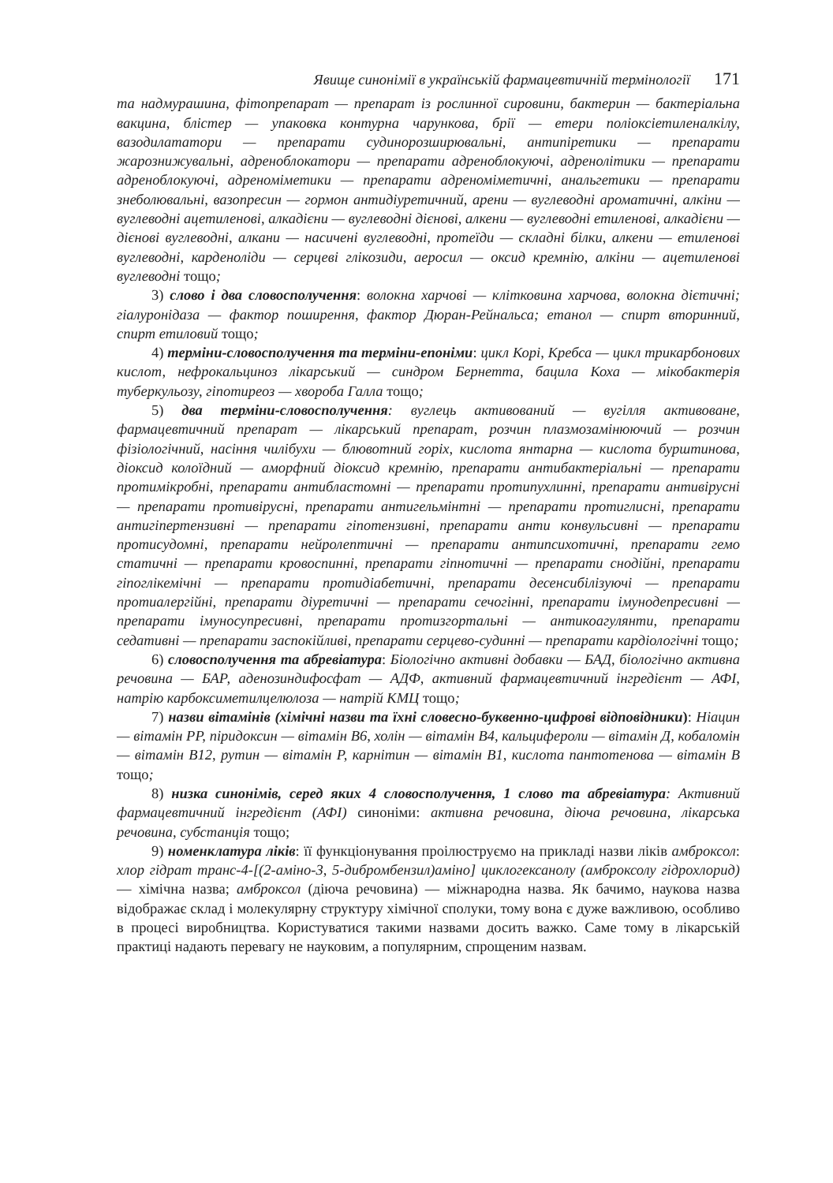Явище синонімії в українській фармацевтичній термінології 171
та надмурашина, фітопрепарат — препарат із рослинної сировини, бактерин — бактеріальна вакцина, блістер — упаковка контурна чарункова, брії — етери поліоксіетиленалкілу, вазодилататори — препарати судинорозширювальні, антипіретики — препарати жарознижувальні, адреноблокатори — препарати адреноблокуючі, адренолітики — препарати адреноблокуючі, адреноміметики — препарати адреноміметичні, анальгетики — препарати знеболювальні, вазопресин — гормон антидіуретичний, арени — вуглеводні ароматичні, алкіни — вуглеводні ацетиленові, алкадієни — вуглеводні дієнові, алкени — вуглеводні етиленові, алкадієни — дієнові вуглеводні, алкани — насичені вуглеводні, протеїди — складні білки, алкени — етиленові вуглеводні, карденоліди — серцеві глікозиди, аеросил — оксид кремнію, алкіни — ацетиленові вуглеводні тощо;
3) слово і два словосполучення: волокна харчові — клітковина харчова, волокна дієтичні; гіалуронідаза — фактор поширення, фактор Дюран-Рейнальса; етанол — спирт вторинний, спирт етиловий тощо;
4) терміни-словосполучення та терміни-епоніми: цикл Корі, Кребса — цикл трикарбонових кислот, нефрокальциноз лікарський — синдром Бернетта, бацила Коха — мікобактерія туберкульозу, гіпотиреоз — хвороба Галла тощо;
5) два терміни-словосполучення: вуглець активований — вугілля активоване, фармацевтичний препарат — лікарський препарат, розчин плазмозамінюючий — розчин фізіологічний, насіння чилібухи — блювотний горіх, кислота янтарна — кислота бурштинова, діоксид колоїдний — аморфний діоксид кремнію, препарати антибактеріальні — препарати протимікробні, препарати антибластомні — препарати протипухлинні, препарати антивірусні — препарати противірусні, препарати антигельмінтні — препарати протиглисні, препарати антигіпертензивні — препарати гіпотензивні, препарати анти конвульсивні — препарати протисудомні, препарати нейролептичні — препарати антипсихотичні, препарати гемо статичні — препарати кровоспинні, препарати гіпнотичні — препарати снодійні, препарати гіпоглікемічні — препарати протидіабетичні, препарати десенсибілізуючі — препарати протиалергійні, препарати діуретичні — препарати сечогінні, препарати імунодепресивні — препарати імуносупресивні, препарати протизгортальні — антикоагулянти, препарати седативні — препарати заспокійливі, препарати серцево-судинні — препарати кардіологічні тощо;
6) словосполучення та абревіатура: Біологічно активні добавки — БАД, біологічно активна речовина — БАР, аденозиндифосфат — АДФ, активний фармацевтичний інгредієнт — АФІ, натрію карбоксиметилцелюлоза — натрій КМЦ тощо;
7) назви вітамінів (хімічні назви та їхні словесно-буквенно-цифрові відповідники): Ніацин — вітамін PP, піридоксин — вітамін B6, холін — вітамін B4, кальцифероли — вітамін Д, кобаломін — вітамін B12, рутин — вітамін P, карнітин — вітамін B1, кислота пантотенова — вітамін B тощо;
8) низка синонімів, серед яких 4 словосполучення, 1 слово та абревіатура: Активний фармацевтичний інгредієнт (АФІ) синоніми: активна речовина, діюча речовина, лікарська речовина, субстанція тощо;
9) номенклатура ліків: її функціонування проілюструємо на прикладі назви ліків амброксол: хлор гідрат транс-4-[(2-аміно-3, 5-дибромбензил)аміно] циклогексанолу (амброксолу гідрохлорид) — хімічна назва; амброксол (діюча речовина) — міжнародна назва. Як бачимо, наукова назва відображає склад і молекулярну структуру хімічної сполуки, тому вона є дуже важливою, особливо в процесі виробництва. Користуватися такими назвами досить важко. Саме тому в лікарській практиці надають перевагу не науковим, а популярним, спрощеним назвам.